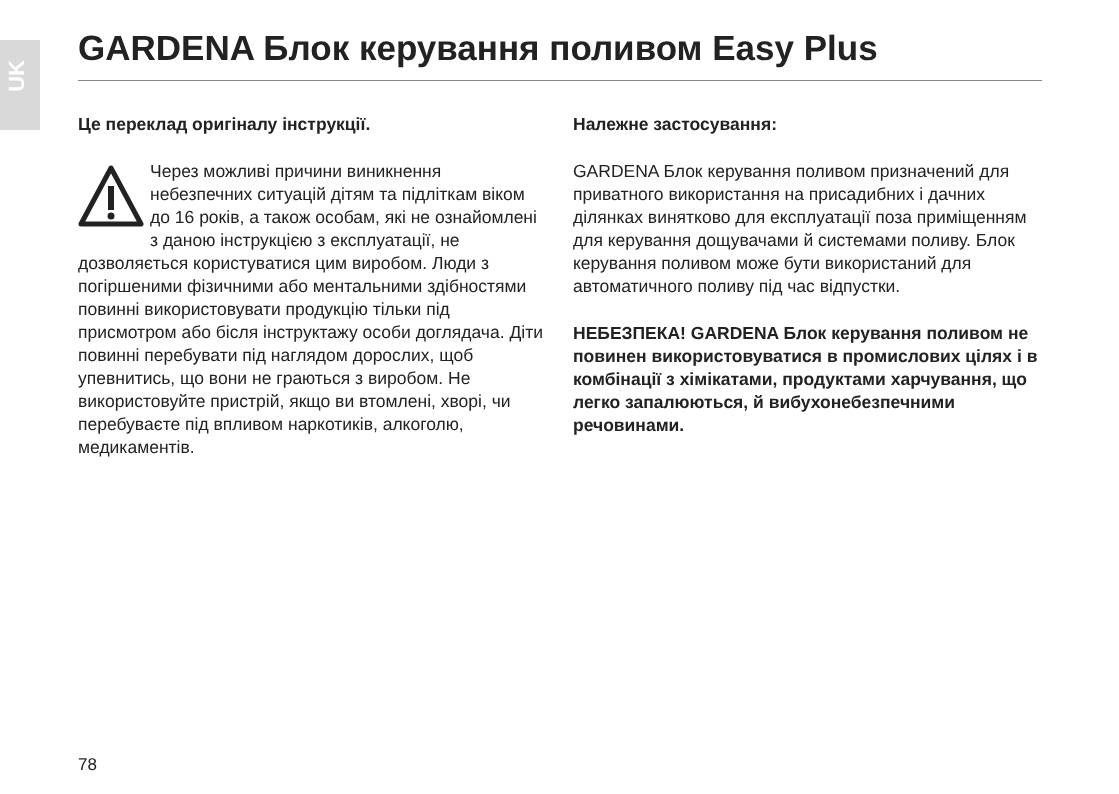UK
GARDENA Блок керування поливом Easy Plus
Це переклад оригіналу інструкції.
Через можливі причини виникнення небезпечних ситуацій дітям та підліткам віком до 16 років, а також особам, які не ознайомлені з даною інструкцією з експлуатації, не дозволяється користуватися цим виробом. Люди з погіршеними фізичними або ментальними здібностями повинні використовувати продукцію тільки під присмотром або бісля інструктажу особи доглядача. Діти повинні перебувати під наглядом дорослих, щоб упевнитись, що вони не граються з виробом. Не використовуйте пристрій, якщо ви втомлені, хворі, чи перебуваєте під впливом наркотиків, алкоголю, медикаментів.
Належне застосування:
GARDENA Блок керування поливом призначений для приватного використання на присадибних і дачних ділянках винятково для експлуатації поза приміщенням для керування дощувачами й системами поливу. Блок керування поливом може бути використаний для автоматичного поливу під час відпустки.
НЕБЕЗПЕКА! GARDENA Блок керування поливом не повинен використовуватися в промислових цілях і в комбінації з хімікатами, продуктами харчування, що легко запалюються, й вибухонебезпечними речовинами.
78